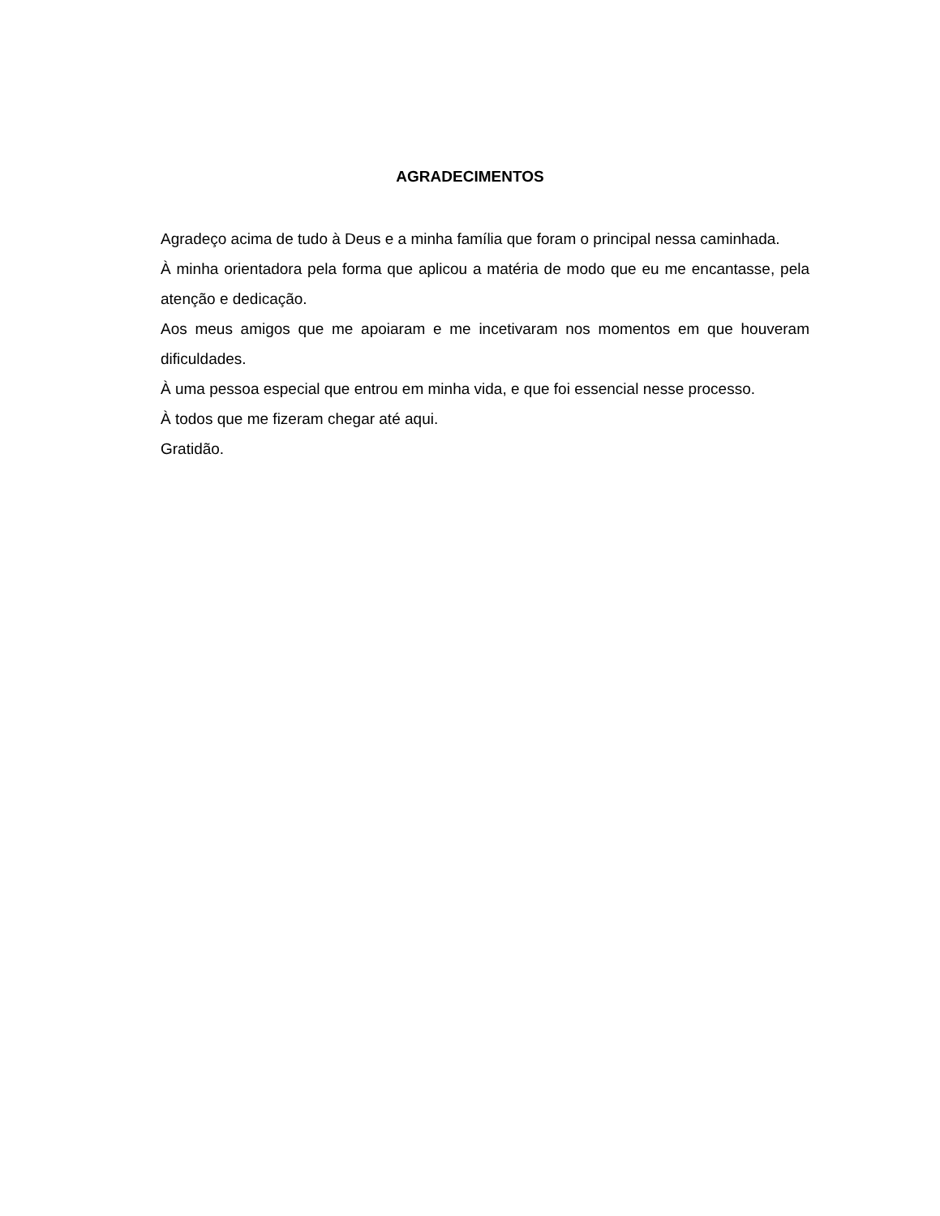AGRADECIMENTOS
Agradeço acima de tudo à Deus e a minha família que foram o principal nessa caminhada.
À minha orientadora pela forma que aplicou a matéria de modo que eu me encantasse, pela atenção e dedicação.
Aos meus amigos que me apoiaram e me incetivaram nos momentos em que houveram dificuldades.
À uma pessoa especial que entrou em minha vida, e que foi essencial nesse processo.
À todos que me fizeram chegar até aqui.
Gratidão.